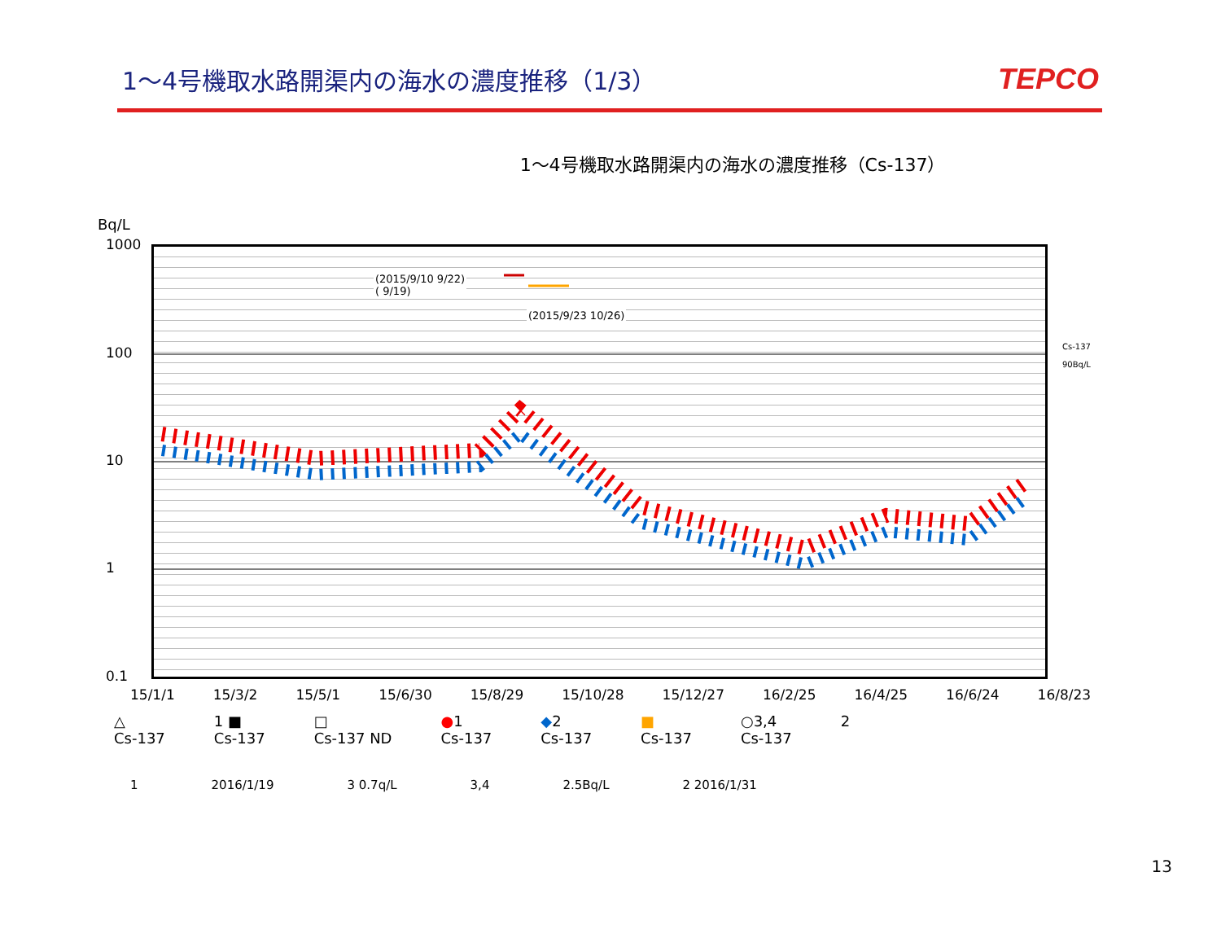1～4号機取水路開渠内の海水の濃度推移（1/3）
TEPCO
1～4号機取水路開渠内の海水の濃度推移（Cs-137）
Bq/L
1000
100
10
1
0.1
(2015/9/10 9/22)
( 9/19)
(2015/9/23 10/26)
Cs-137
90Bq/L
15/1/1 15/3/2 15/5/1 15/6/30 15/8/29 15/10/28 15/12/27 16/2/25 16/4/25 16/6/24 16/8/23
△
Cs-137 1 ■
Cs-137 □
Cs-137 ND ●1
Cs-137 ◆2
Cs-137 ■
Cs-137 ○3,4
Cs-137 2
1 2016/1/19 3 0.7q/L 3,4 2.5Bq/L 2 2016/1/31
13